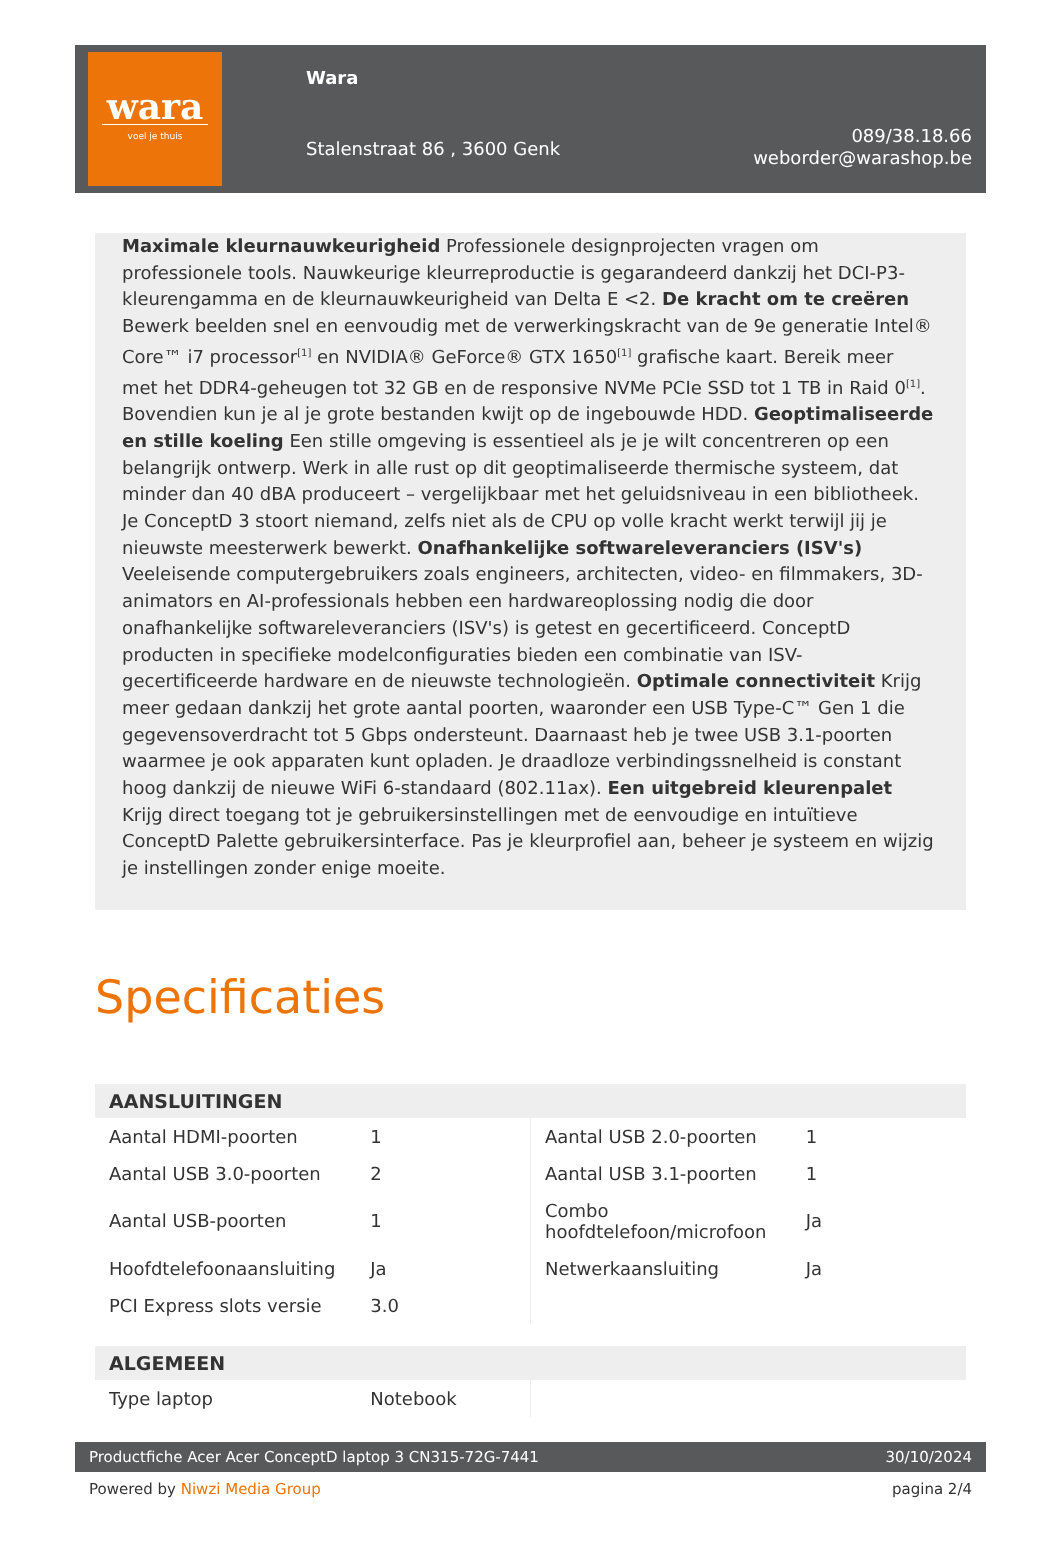wara
voel je thuis
Wara
Stalenstraat 86 , 3600 Genk
089/38.18.66
weborder@warashop.be
Maximale kleurnauwkeurigheid Professionele designprojecten vragen om professionele tools. Nauwkeurige kleurreproductie is gegarandeerd dankzij het DCI-P3-kleurengamma en de kleurnauwkeurigheid van Delta E <2. De kracht om te creëren Bewerk beelden snel en eenvoudig met de verwerkingskracht van de 9e generatie Intel® Core™ i7 processor<sup>[1]</sup> en NVIDIA® GeForce® GTX 1650<sup>[1]</sup> grafische kaart. Bereik meer met het DDR4-geheugen tot 32 GB en de responsive NVMe PCIe SSD tot 1 TB in Raid 0<sup>[1]</sup>. Bovendien kun je al je grote bestanden kwijt op de ingebouwde HDD. Geoptimaliseerde en stille koeling Een stille omgeving is essentieel als je je wilt concentreren op een belangrijk ontwerp. Werk in alle rust op dit geoptimaliseerde thermische systeem, dat minder dan 40 dBA produceert – vergelijkbaar met het geluidsniveau in een bibliotheek. Je ConceptD 3 stoort niemand, zelfs niet als de CPU op volle kracht werkt terwijl jij je nieuwste meesterwerk bewerkt. Onafhankelijke softwareleveranciers (ISV's) Veeleisende computergebruikers zoals engineers, architecten, video- en filmmakers, 3D-animators en AI-professionals hebben een hardwareoplossing nodig die door onafhankelijke softwareleveranciers (ISV's) is getest en gecertificeerd. ConceptD producten in specifieke modelconfiguraties bieden een combinatie van ISV-gecertificeerde hardware en de nieuwste technologieën. Optimale connectiviteit Krijg meer gedaan dankzij het grote aantal poorten, waaronder een USB Type-C™ Gen 1 die gegevensoverdracht tot 5 Gbps ondersteunt. Daarnaast heb je twee USB 3.1-poorten waarmee je ook apparaten kunt opladen. Je draadloze verbindingssnelheid is constant hoog dankzij de nieuwe WiFi 6-standaard (802.11ax). Een uitgebreid kleurenpalet Krijg direct toegang tot je gebruikersinstellingen met de eenvoudige en intuïtieve ConceptD Palette gebruikersinterface. Pas je kleurprofiel aan, beheer je systeem en wijzig je instellingen zonder enige moeite.
Specificaties
AANSLUITINGEN
| Aantal HDMI-poorten | 1 | Aantal USB 2.0-poorten | 1 |
| Aantal USB 3.0-poorten | 2 | Aantal USB 3.1-poorten | 1 |
| Aantal USB-poorten | 1 | Combo hoofdtelefoon/microfoon | Ja |
| Hoofdtelefoonaansluiting | Ja | Netwerkaansluiting | Ja |
| PCI Express slots versie | 3.0 | | |
ALGEMEEN
| Type laptop | Notebook | | |
Productfiche Acer Acer ConceptD laptop 3 CN315-72G-7441 30/10/2024
Powered by Niwzi Media Group pagina 2/4